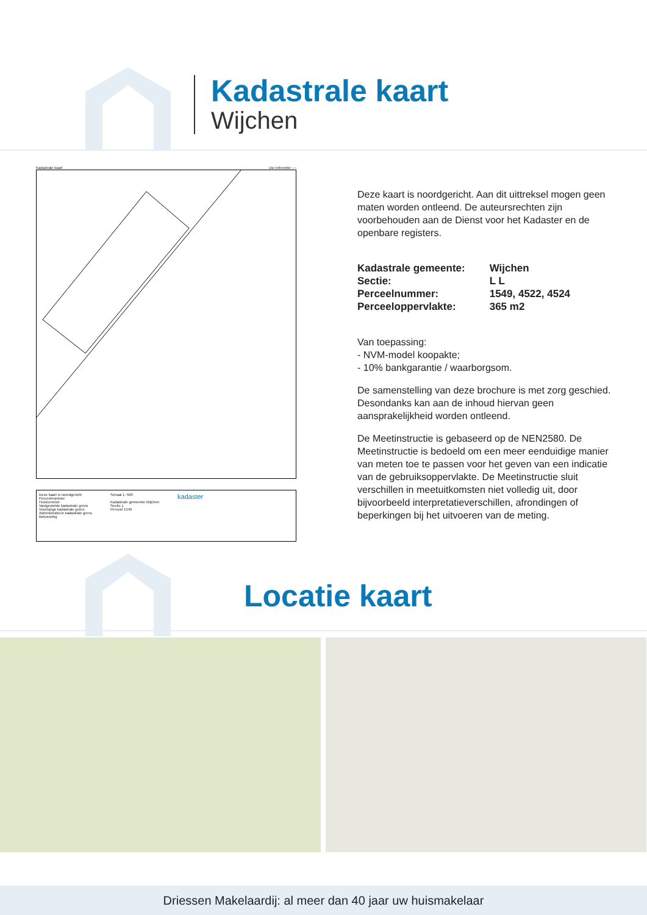Kadastrale kaart
Wijchen
Kadastrale kaart Uw referentie: ---
Deze kaart is noordgericht
Perceelnummer
Huisnummer
Vastgestelde kadastrale grens
Voorlopige kadastrale grens
Administratieve kadastrale grens
Bebouwing
Schaal 1: 500
Kadastrale gemeente Wijchen
Sectie L
Perceel 1549
kadaster
Deze kaart is noordgericht. Aan dit uittreksel mogen geen maten worden ontleend. De auteursrechten zijn voorbehouden aan de Dienst voor het Kadaster en de openbare registers.
| Kadastrale gemeente: | Wijchen |
| Sectie: | L L |
| Perceelnummer: | 1549, 4522, 4524 |
| Perceeloppervlakte: | 365 m2 |
Van toepassing:
- NVM-model koopakte;
- 10% bankgarantie / waarborgsom.
De samenstelling van deze brochure is met zorg geschied. Desondanks kan aan de inhoud hiervan geen aansprakelijkheid worden ontleend.
De Meetinstructie is gebaseerd op de NEN2580. De Meetinstructie is bedoeld om een meer eenduidige manier van meten toe te passen voor het geven van een indicatie van de gebruiksoppervlakte. De Meetinstructie sluit verschillen in meetuitkomsten niet volledig uit, door bijvoorbeeld interpretatieverschillen, afrondingen of beperkingen bij het uitvoeren van de meting.
Locatie kaart
Driessen Makelaardij: al meer dan 40 jaar uw huismakelaar